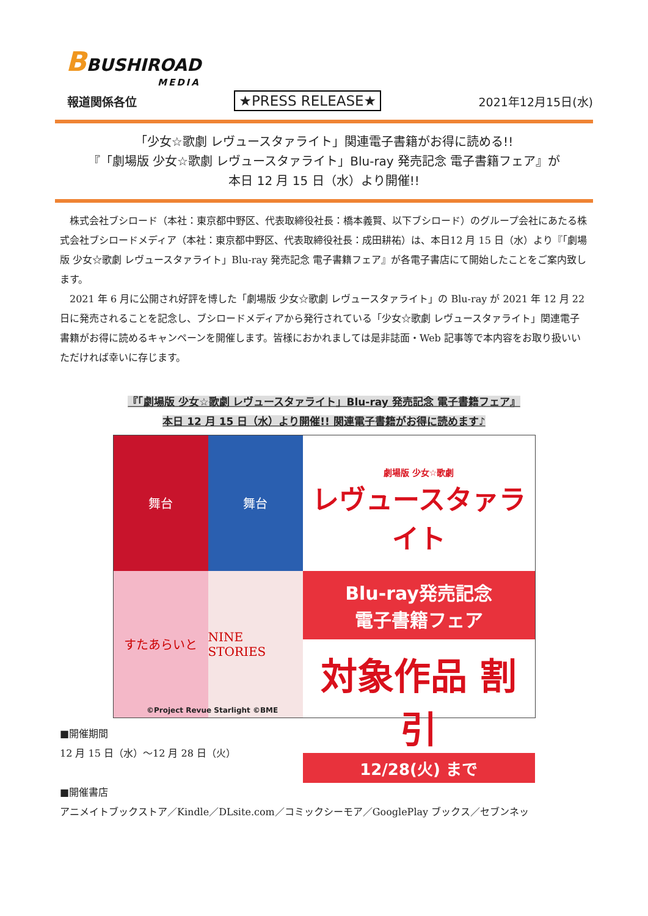BBUSHIROAD
MEDIA
報道関係各位 ★PRESS RELEASE★ 2021年12月15日(水)
「少女☆歌劇 レヴュースタァライト」関連電子書籍がお得に読める!!
『「劇場版 少女☆歌劇 レヴュースタァライト」Blu-ray 発売記念 電子書籍フェア』が
本日 12 月 15 日（水）より開催!!
株式会社ブシロード（本社：東京都中野区、代表取締役社長：橋本義賢、以下ブシロード）のグループ会社にあたる株式会社ブシロードメディア（本社：東京都中野区、代表取締役社長：成田耕祐）は、本日12 月 15 日（水）より『「劇場版 少女☆歌劇 レヴュースタァライト」Blu-ray 発売記念 電子書籍フェア』が各電子書店にて開始したことをご案内致します。
2021 年 6 月に公開され好評を博した「劇場版 少女☆歌劇 レヴュースタァライト」の Blu-ray が 2021 年 12 月 22 日に発売されることを記念し、ブシロードメディアから発行されている「少女☆歌劇 レヴュースタァライト」関連電子書籍がお得に読めるキャンペーンを開催します。皆様におかれましては是非誌面・Web 記事等で本内容をお取り扱いいただければ幸いに存じます。
『「劇場版 少女☆歌劇 レヴュースタァライト」Blu-ray 発売記念 電子書籍フェア』
本日 12 月 15 日（水）より開催!! 関連電子書籍がお得に読めます♪
舞台
舞台
すたあらいと
NINE STORIES
劇場版 少女☆歌劇
レヴュースタァライト
Blu-ray発売記念
電子書籍フェア
対象作品 割引
12/28(火) まで
©Project Revue Starlight ©BME
■開催期間
12 月 15 日（水）～12 月 28 日（火）
■開催書店
アニメイトブックストア／Kindle／DLsite.com／コミックシーモア／GooglePlay ブックス／セブンネッ